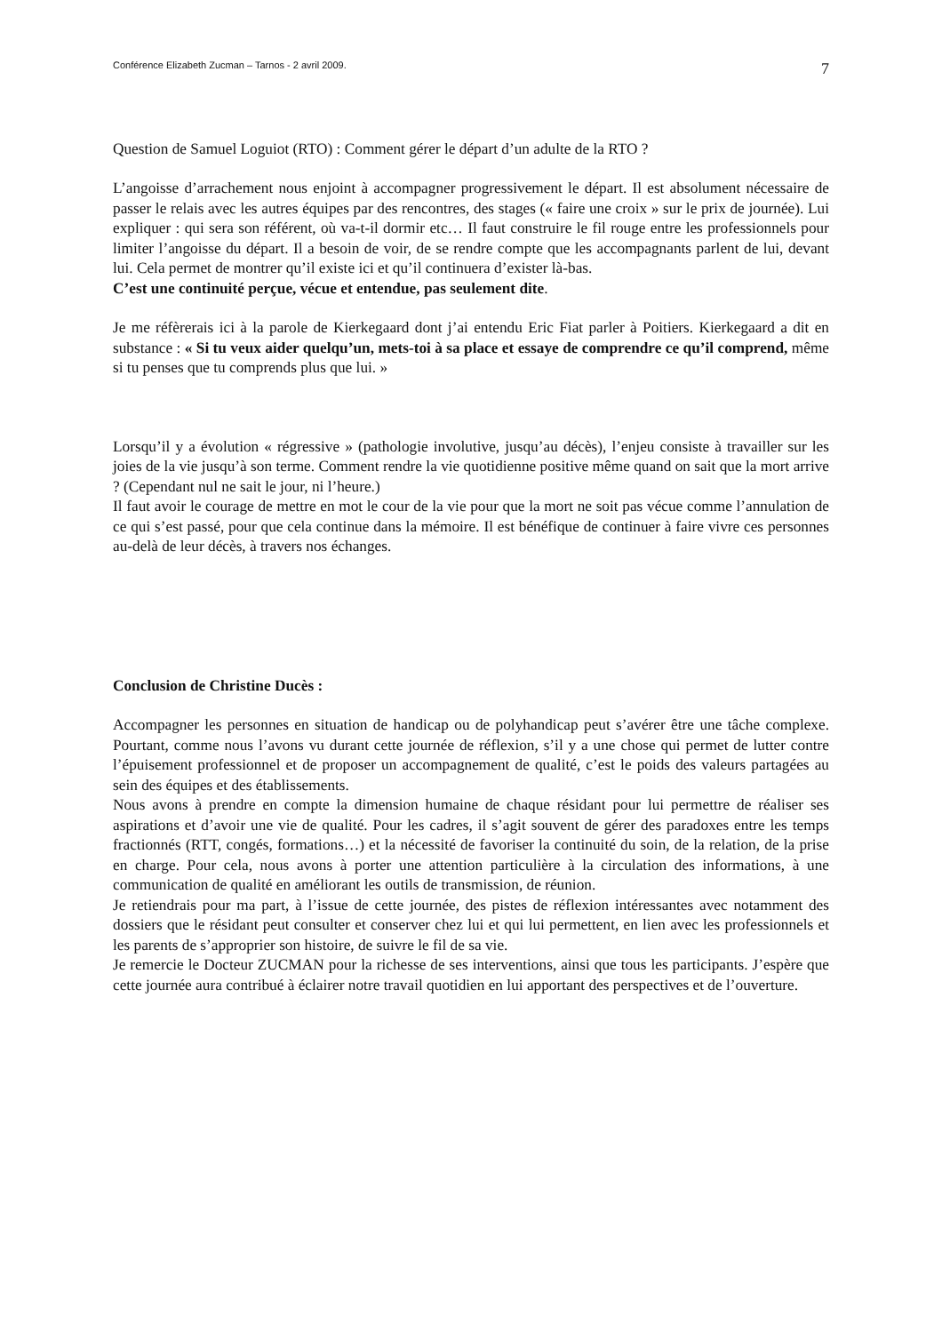Conférence Elizabeth Zucman – Tarnos - 2 avril 2009. 7
Question de Samuel Loguiot (RTO) : Comment gérer le départ d’un adulte de la RTO ?
L’angoisse d’arrachement nous enjoint à accompagner progressivement le départ. Il est absolument nécessaire de passer le relais avec les autres équipes par des rencontres, des stages (« faire une croix » sur le prix de journée). Lui expliquer : qui sera son référent, où va-t-il dormir etc… Il faut construire le fil rouge entre les professionnels pour limiter l’angoisse du départ. Il a besoin de voir, de se rendre compte que les accompagnants parlent de lui, devant lui. Cela permet de montrer qu’il existe ici et qu’il continuera d’exister là-bas.
C’est une continuité perçue, vécue et entendue, pas seulement dite.
Je me réfèrerais ici à la parole de Kierkegaard dont j’ai entendu Eric Fiat parler à Poitiers. Kierkegaard a dit en substance : « Si tu veux aider quelqu’un, mets-toi à sa place et essaye de comprendre ce qu’il comprend, même si tu penses que tu comprends plus que lui. »
Lorsqu’il y a évolution « régressive » (pathologie involutive, jusqu’au décès), l’enjeu consiste à travailler sur les joies de la vie jusqu’à son terme. Comment rendre la vie quotidienne positive même quand on sait que la mort arrive ? (Cependant nul ne sait le jour, ni l’heure.)
Il faut avoir le courage de mettre en mot le cour de la vie pour que la mort ne soit pas vécue comme l’annulation de ce qui s’est passé, pour que cela continue dans la mémoire. Il est bénéfique de continuer à faire vivre ces personnes au-delà de leur décès, à travers nos échanges.
Conclusion de Christine Ducès :
Accompagner les personnes en situation de handicap ou de polyhandicap peut s’avérer être une tâche complexe. Pourtant, comme nous l’avons vu durant cette journée de réflexion, s’il y a une chose qui permet de lutter contre l’épuisement professionnel et de proposer un accompagnement de qualité, c’est le poids des valeurs partagées au sein des équipes et des établissements.
Nous avons à prendre en compte la dimension humaine de chaque résidant pour lui permettre de réaliser ses aspirations et d’avoir une vie de qualité. Pour les cadres, il s’agit souvent de gérer des paradoxes entre les temps fractionnés (RTT, congés, formations…) et la nécessité de favoriser la continuité du soin, de la relation, de la prise en charge. Pour cela, nous avons à porter une attention particulière à la circulation des informations, à une communication de qualité en améliorant les outils de transmission, de réunion.
Je retiendrais pour ma part, à l’issue de cette journée, des pistes de réflexion intéressantes avec notamment des dossiers que le résidant peut consulter et conserver chez lui et qui lui permettent, en lien avec les professionnels et les parents de s’approprier son histoire, de suivre le fil de sa vie.
Je remercie le Docteur ZUCMAN pour la richesse de ses interventions, ainsi que tous les participants. J’espère que cette journée aura contribué à éclairer notre travail quotidien en lui apportant des perspectives et de l’ouverture.